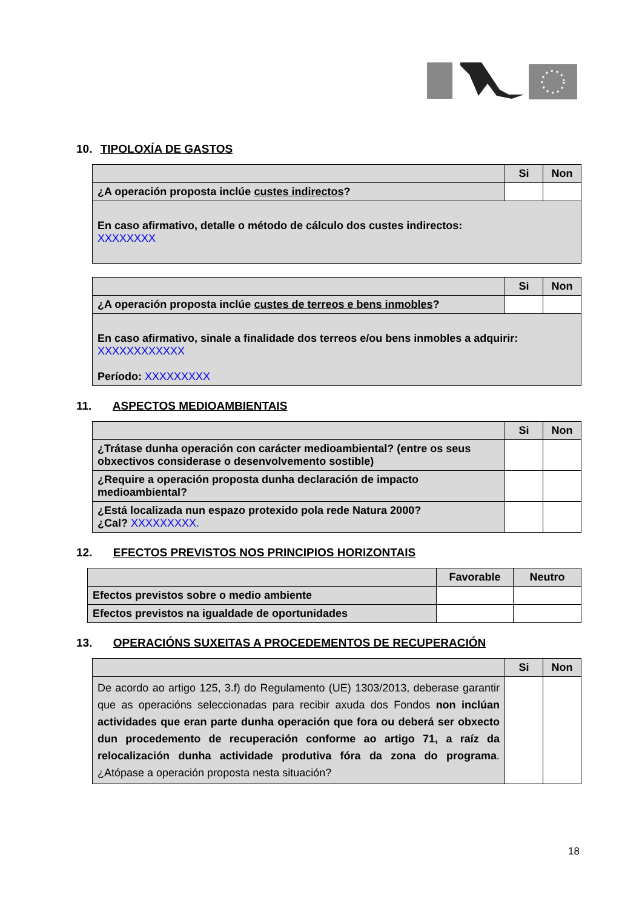10. TIPOLOXÍA DE GASTOS
| | Si | Non |
| --- | --- | --- |
| ¿A operación proposta inclúe custes indirectos ? | | |
| En caso afirmativo, detalle o método de cálculo dos custes indirectos: XXXXXXXX | | |
| | Si | Non |
| --- | --- | --- |
| ¿A operación proposta inclúe custes de terreos e bens inmobles ? | | |
| En caso afirmativo, sinale a finalidade dos terreos e/ou bens inmobles a adquirir: XXXXXXXXXXXX Período: XXXXXXXXX | | |
11. ASPECTOS MEDIOAMBIENTAIS
| | Si | Non |
| --- | --- | --- |
| ¿Trátase dunha operación con carácter medioambiental? (entre os seus obxectivos considerase o desenvolvemento sostible) | | |
| ¿Require a operación proposta dunha declaración de impacto medioambiental? | | |
| ¿Está localizada nun espazo protexido pola rede Natura 2000? ¿Cal? XXXXXXXXX. | | |
12. EFECTOS PREVISTOS NOS PRINCIPIOS HORIZONTAIS
| | Favorable | Neutro |
| --- | --- | --- |
| Efectos previstos sobre o medio ambiente | | |
| Efectos previstos na igualdade de oportunidades | | |
13. OPERACIÓNS SUXEITAS A PROCEDEMENTOS DE RECUPERACIÓN
| | Si | Non |
| --- | --- | --- |
| De acordo ao artigo 125, 3.f) do Regulamento (UE) 1303/2013, deberase garantir que as operacións seleccionadas para recibir axuda dos Fondos non inclúan actividades que eran parte dunha operación que fora ou deberá ser obxecto dun procedemento de recuperación conforme ao artigo 71, a raíz da relocalización dunha actividade produtiva fóra da zona do programa . ¿Atópase a operación proposta nesta situación? | | |
18